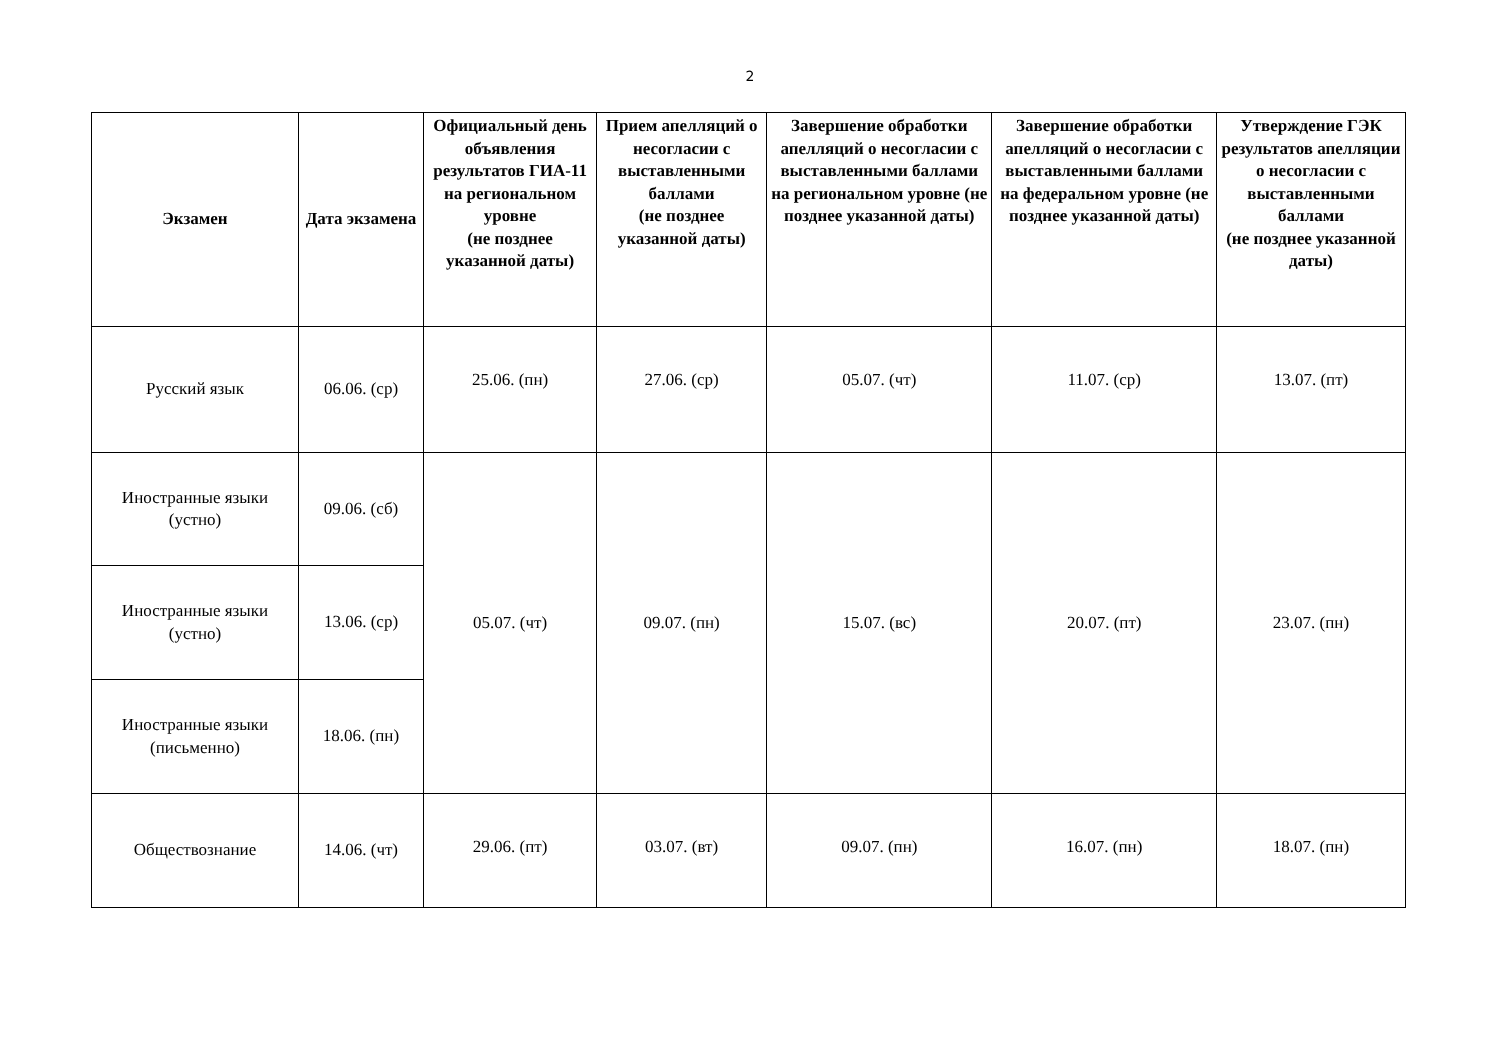2
| Экзамен | Дата экзамена | Официальный день объявления результатов ГИА-11 на региональном уровне (не позднее указанной даты) | Прием апелляций о несогласии с выставленными баллами (не позднее указанной даты) | Завершение обработки апелляций о несогласии с выставленными баллами на региональном уровне (не позднее указанной даты) | Завершение обработки апелляций о несогласии с выставленными баллами на федеральном уровне (не позднее указанной даты) | Утверждение ГЭК результатов апелляции о несогласии с выставленными баллами (не позднее указанной даты) |
| --- | --- | --- | --- | --- | --- | --- |
| Русский язык | 06.06. (ср) | 25.06. (пн) | 27.06. (ср) | 05.07. (чт) | 11.07. (ср) | 13.07. (пт) |
| Иностранные языки (устно) | 09.06. (сб) | 05.07. (чт) | 09.07. (пн) | 15.07. (вс) | 20.07. (пт) | 23.07. (пн) |
| Иностранные языки (устно) | 13.06. (ср) | | | | | |
| Иностранные языки (письменно) | 18.06. (пн) | | | | | |
| Обществознание | 14.06. (чт) | 29.06. (пт) | 03.07. (вт) | 09.07. (пн) | 16.07. (пн) | 18.07. (пн) |